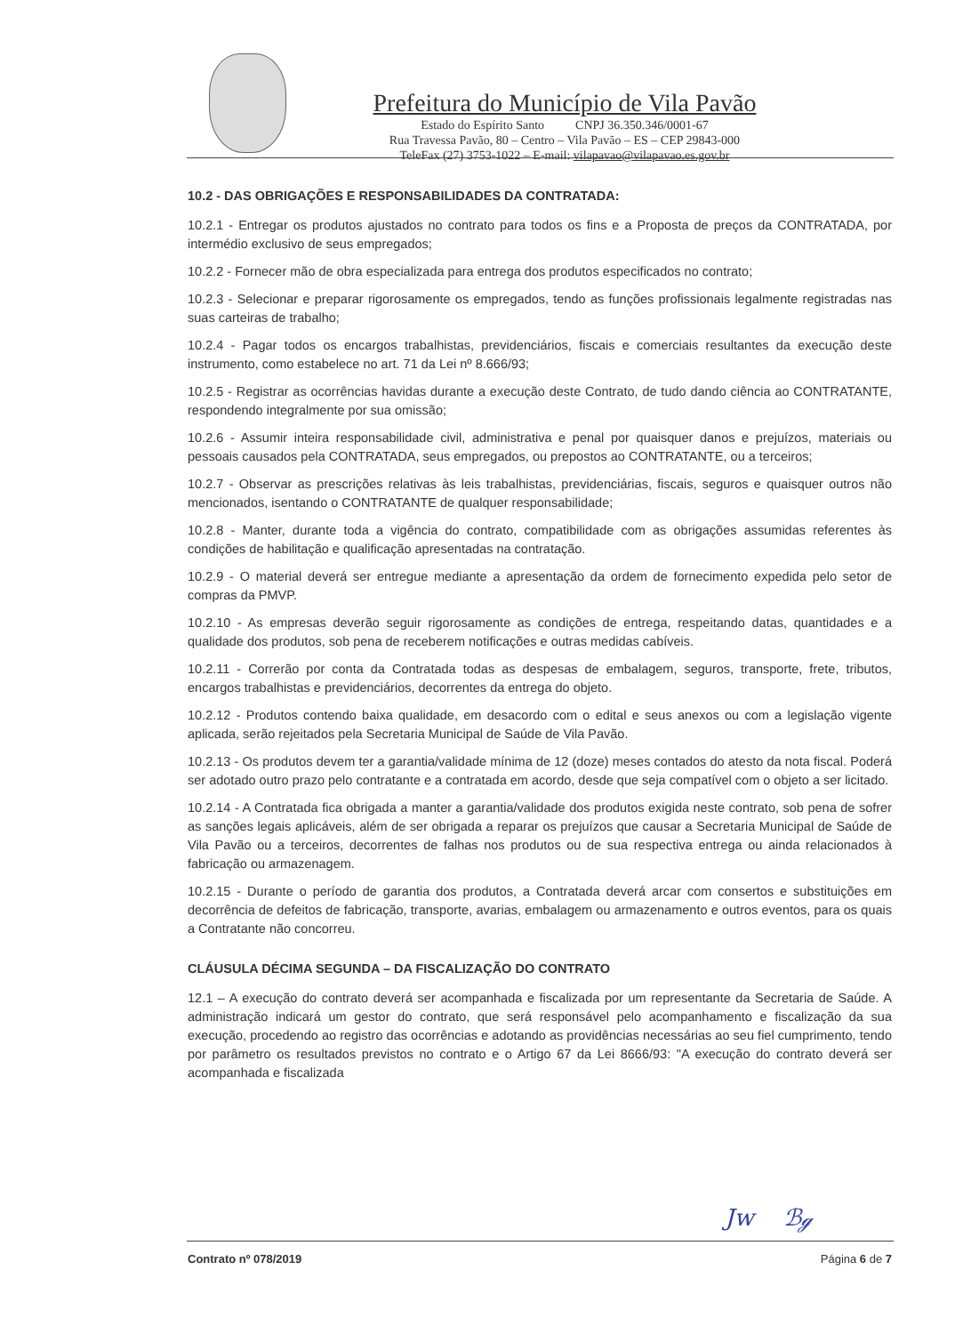Prefeitura do Município de Vila Pavão
Estado do Espírito Santo CNPJ 36.350.346/0001-67
Rua Travessa Pavão, 80 – Centro – Vila Pavão – ES – CEP 29843-000
TeleFax (27) 3753-1022 – E-mail: vilapavao@vilapavao.es.gov.br
10.2 - DAS OBRIGAÇÕES E RESPONSABILIDADES DA CONTRATADA:
10.2.1 - Entregar os produtos ajustados no contrato para todos os fins e a Proposta de preços da CONTRATADA, por intermédio exclusivo de seus empregados;
10.2.2 - Fornecer mão de obra especializada para entrega dos produtos especificados no contrato;
10.2.3 - Selecionar e preparar rigorosamente os empregados, tendo as funções profissionais legalmente registradas nas suas carteiras de trabalho;
10.2.4 - Pagar todos os encargos trabalhistas, previdenciários, fiscais e comerciais resultantes da execução deste instrumento, como estabelece no art. 71 da Lei nº 8.666/93;
10.2.5 - Registrar as ocorrências havidas durante a execução deste Contrato, de tudo dando ciência ao CONTRATANTE, respondendo integralmente por sua omissão;
10.2.6 - Assumir inteira responsabilidade civil, administrativa e penal por quaisquer danos e prejuízos, materiais ou pessoais causados pela CONTRATADA, seus empregados, ou prepostos ao CONTRATANTE, ou a terceiros;
10.2.7 - Observar as prescrições relativas às leis trabalhistas, previdenciárias, fiscais, seguros e quaisquer outros não mencionados, isentando o CONTRATANTE de qualquer responsabilidade;
10.2.8 - Manter, durante toda a vigência do contrato, compatibilidade com as obrigações assumidas referentes às condições de habilitação e qualificação apresentadas na contratação.
10.2.9 - O material deverá ser entregue mediante a apresentação da ordem de fornecimento expedida pelo setor de compras da PMVP.
10.2.10 - As empresas deverão seguir rigorosamente as condições de entrega, respeitando datas, quantidades e a qualidade dos produtos, sob pena de receberem notificações e outras medidas cabíveis.
10.2.11 - Correrão por conta da Contratada todas as despesas de embalagem, seguros, transporte, frete, tributos, encargos trabalhistas e previdenciários, decorrentes da entrega do objeto.
10.2.12 - Produtos contendo baixa qualidade, em desacordo com o edital e seus anexos ou com a legislação vigente aplicada, serão rejeitados pela Secretaria Municipal de Saúde de Vila Pavão.
10.2.13 - Os produtos devem ter a garantia/validade mínima de 12 (doze) meses contados do atesto da nota fiscal. Poderá ser adotado outro prazo pelo contratante e a contratada em acordo, desde que seja compatível com o objeto a ser licitado.
10.2.14 - A Contratada fica obrigada a manter a garantia/validade dos produtos exigida neste contrato, sob pena de sofrer as sanções legais aplicáveis, além de ser obrigada a reparar os prejuízos que causar a Secretaria Municipal de Saúde de Vila Pavão ou a terceiros, decorrentes de falhas nos produtos ou de sua respectiva entrega ou ainda relacionados à fabricação ou armazenagem.
10.2.15 - Durante o período de garantia dos produtos, a Contratada deverá arcar com consertos e substituições em decorrência de defeitos de fabricação, transporte, avarias, embalagem ou armazenamento e outros eventos, para os quais a Contratante não concorreu.
CLÁUSULA DÉCIMA SEGUNDA – DA FISCALIZAÇÃO DO CONTRATO
12.1 – A execução do contrato deverá ser acompanhada e fiscalizada por um representante da Secretaria de Saúde. A administração indicará um gestor do contrato, que será responsável pelo acompanhamento e fiscalização da sua execução, procedendo ao registro das ocorrências e adotando as providências necessárias ao seu fiel cumprimento, tendo por parâmetro os resultados previstos no contrato e o Artigo 67 da Lei 8666/93: "A execução do contrato deverá ser acompanhada e fiscalizada
Jw ℬℊ
Contrato nº 078/2019 Página 6 de 7